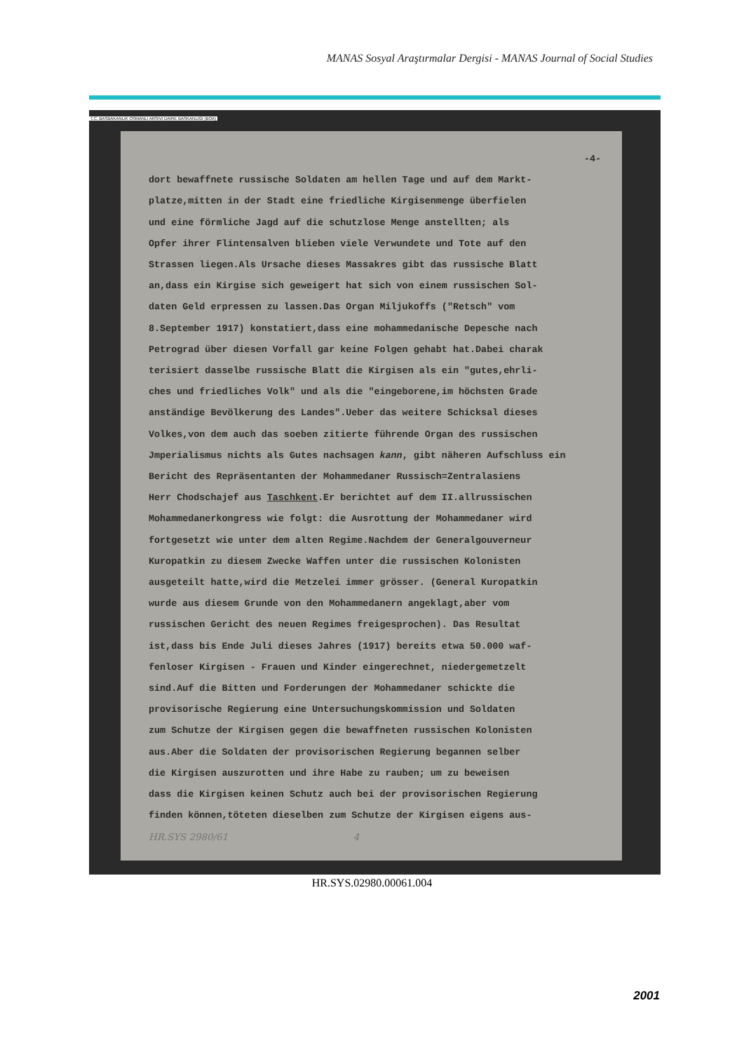MANAS Sosyal Araştırmalar Dergisi - MANAS Journal of Social Studies
T.C. BASBAKANLIK OSMANLI ARSIVI DAIRE BASKANLIGI (BOA)
-4-
dort bewaffnete russische Soldaten am hellen Tage und auf dem Markt-
platze,mitten in der Stadt eine friedliche Kirgisenmenge überfielen
und eine förmliche Jagd auf die schutzlose Menge anstellten; als
Opfer ihrer Flintensalven blieben viele Verwundete und Tote auf den
Strassen liegen.Als Ursache dieses Massakres gibt das russische Blatt
an,dass ein Kirgise sich geweigert hat sich von einem russischen Sol-
daten Geld erpressen zu lassen.Das Organ Miljukoffs ("Retsch" vom
8.September 1917) konstatiert,dass eine mohammedanische Depesche nach
Petrograd über diesen Vorfall gar keine Folgen gehabt hat.Dabei charak
terisiert dasselbe russische Blatt die Kirgisen als ein "gutes,ehrli-
ches und friedliches Volk" und als die "eingeborene,im höchsten Grade
anständige Bevölkerung des Landes".Ueber das weitere Schicksal dieses
Volkes,von dem auch das soeben zitierte führende Organ des russischen
Jmperialismus nichts als Gutes nachsagen kann, gibt näheren Aufschluss ein
Bericht des Repräsentanten der Mohammedaner Russisch=Zentralasiens
Herr Chodschajef aus Taschkent.Er berichtet auf dem II.allrussischen
Mohammedanerkongress wie folgt: die Ausrottung der Mohammedaner wird
fortgesetzt wie unter dem alten Regime.Nachdem der Generalgouverneur
Kuropatkin zu diesem Zwecke Waffen unter die russischen Kolonisten
ausgeteilt hatte,wird die Metzelei immer grösser. (General Kuropatkin
wurde aus diesem Grunde von den Mohammedanern angeklagt,aber vom
russischen Gericht des neuen Regimes freigesprochen). Das Resultat
ist,dass bis Ende Juli dieses Jahres (1917) bereits etwa 50.000 waf-
fenloser Kirgisen - Frauen und Kinder eingerechnet, niedergemetzelt
sind.Auf die Bitten und Forderungen der Mohammedaner schickte die
provisorische Regierung eine Untersuchungskommission und Soldaten
zum Schutze der Kirgisen gegen die bewaffneten russischen Kolonisten
aus.Aber die Soldaten der provisorischen Regierung begannen selber
die Kirgisen auszurotten und ihre Habe zu rauben; um zu beweisen
dass die Kirgisen keinen Schutz auch bei der provisorischen Regierung
finden können,töteten dieselben zum Schutze der Kirgisen eigens aus-
HR.SYS 2980/61 4
HR.SYS.02980.00061.004
2001